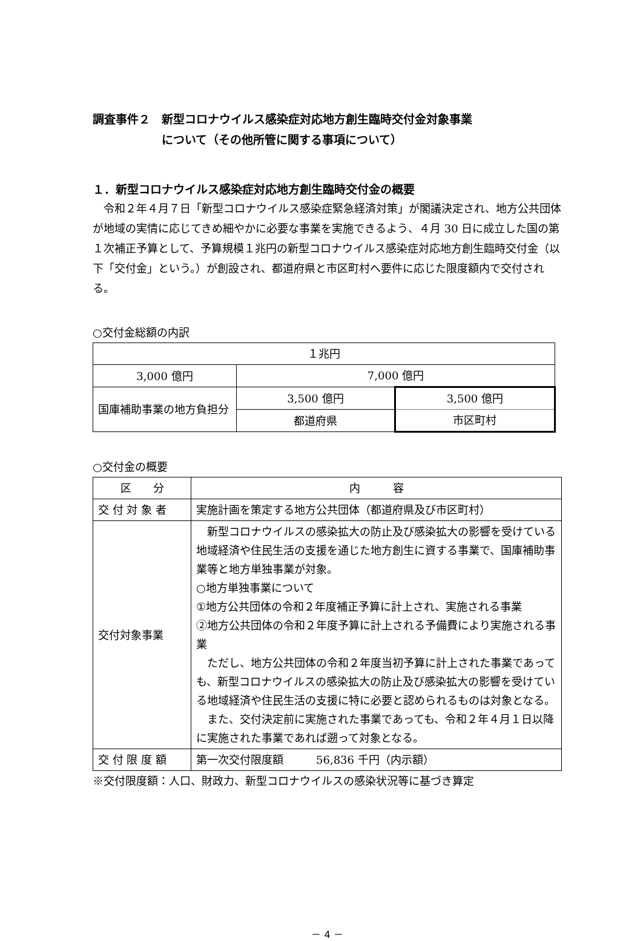調査事件２　新型コロナウイルス感染症対応地方創生臨時交付金対象事業
　　　　　　について（その他所管に関する事項について）
１．新型コロナウイルス感染症対応地方創生臨時交付金の概要
　令和２年４月７日「新型コロナウイルス感染症緊急経済対策」が閣議決定され、地方公共団体が地域の実情に応じてきめ細やかに必要な事業を実施できるよう、４月 30 日に成立した国の第１次補正予算として、予算規模１兆円の新型コロナウイルス感染症対応地方創生臨時交付金（以下「交付金」という。）が創設され、都道府県と市区町村へ要件に応じた限度額内で交付される。
○交付金総額の内訳
| １兆円 | | |
| 3,000 億円 | 7,000 億円 | |
| 国庫補助事業の地方負担分 | 3,500 億円 | 3,500 億円 |
| | 都道府県 | 市区町村 |
○交付金の概要
| 区 分 | 内 容 |
| 交 付 対 象 者 | 実施計画を策定する地方公共団体（都道府県及び市区町村） |
| 交付対象事業 | 新型コロナウイルスの感染拡大の防止及び感染拡大の影響を受けている地域経済や住民生活の支援を通じた地方創生に資する事業で、国庫補助事業等と地方単独事業が対象。 ○地方単独事業について ①地方公共団体の令和２年度補正予算に計上され、実施される事業 ②地方公共団体の令和２年度予算に計上される予備費により実施される事業 ただし、地方公共団体の令和２年度当初予算に計上された事業であっても、新型コロナウイルスの感染拡大の防止及び感染拡大の影響を受けている地域経済や住民生活の支援に特に必要と認められるものは対象となる。 また、交付決定前に実施された事業であっても、令和２年４月１日以降に実施された事業であれば遡って対象となる。 |
| 交 付 限 度 額 | 第一次交付限度額 56,836 千円（内示額） |
※交付限度額：人口、財政力、新型コロナウイルスの感染状況等に基づき算定
－ 4 －